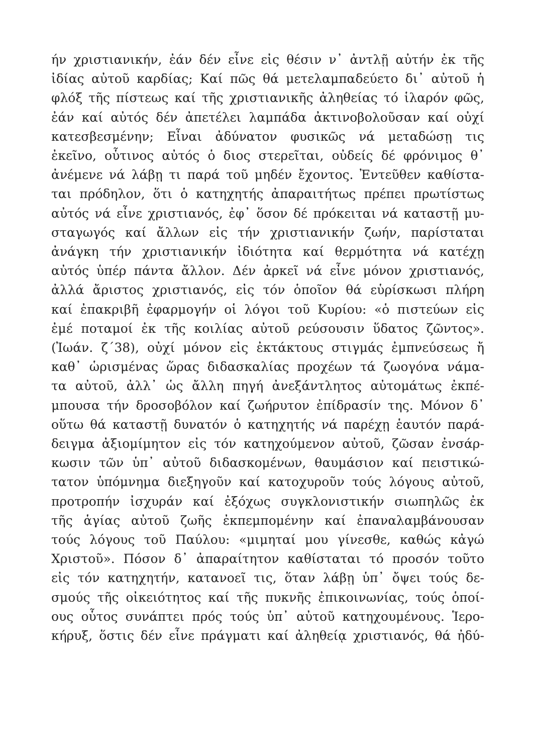ήν χριστιανικήν, ἐάν δέν εἶνε εἰς θέσιν ν᾽ ἀντλῇ αὐτήν ἐκ τῆς
ἰδίας αὐτοῦ καρδίας; Καί πῶς θά μετελαμπαδεύετο δι᾽ αὐτοῦ ἡ
φλόξ τῆς πίστεως καί τῆς χριστιανικῆς ἀληθείας τό ἱλαρόν φῶς,
ἐάν καί αὐτός δέν ἀπετέλει λαμπάδα ἀκτινοβολοῦσαν καί οὐχί
κατεσβεσμένην; Εἶναι ἀδύνατον φυσικῶς νά μεταδώσῃ τις
ἐκεῖνο, οὗτινος αὐτός ὁ διος στερεῖται, οὐδείς δέ φρόνιμος θ᾽
ἀνέμενε νά λάβῃ τι παρά τοῦ μηδέν ἔχοντος. Ἐντεῦθεν καθίστα-
ται πρόδηλον, ὅτι ὁ κατηχητής ἀπαραιτήτως πρέπει πρωτίστως
αὐτός νά εἶνε χριστιανός, ἐφ᾽ ὅσον δέ πρόκειται νά καταστῇ μυ-
σταγωγός καί ἄλλων εἰς τήν χριστιανικήν ζωήν, παρίσταται
ἀνάγκη τήν χριστιανικήν ἰδιότητα καί θερμότητα νά κατέχῃ
αὐτός ὑπέρ πάντα ἄλλον. Δέν ἀρκεῖ νά εἶνε μόνον χριστιανός,
ἀλλά ἄριστος χριστιανός, εἰς τόν ὁποῖον θά εὑρίσκωσι πλήρη
καί ἐπακριβῆ ἐφαρμογήν οἱ λόγοι τοῦ Κυρίου: «ὁ πιστεύων εἰς
ἐμέ ποταμοί ἐκ τῆς κοιλίας αὐτοῦ ρεύσουσιν ὕδατος ζῶντος».
(Ἰωάν. ζ΄38), οὐχί μόνον εἰς ἐκτάκτους στιγμάς ἐμπνεύσεως ἤ
καθ᾽ ὡρισμένας ὥρας διδασκαλίας προχέων τά ζωογόνα νάμα-
τα αὐτοῦ, ἀλλ᾽ ὡς ἄλλη πηγή ἀνεξάντλητος αὐτομάτως ἐκπέ-
μπουσα τήν δροσοβόλον καί ζωήρυτον ἐπίδρασίν της. Μόνον δ᾽
οὕτω θά καταστῇ δυνατόν ὁ κατηχητής νά παρέχῃ ἑαυτόν παρά-
δειγμα ἀξιομίμητον εἰς τόν κατηχούμενον αὐτοῦ, ζῶσαν ἐνσάρ-
κωσιν τῶν ὑπ᾽ αὐτοῦ διδασκομένων, θαυμάσιον καί πειστικώ-
τατον ὑπόμνημα διεξηγοῦν καί κατοχυροῦν τούς λόγους αὐτοῦ,
προτροπήν ἰσχυράν καί ἐξόχως συγκλονιστικήν σιωπηλῶς ἐκ
τῆς ἁγίας αὐτοῦ ζωῆς ἐκπεμπομένην καί ἐπαναλαμβάνουσαν
τούς λόγους τοῦ Παύλου: «μιμηταί μου γίνεσθε, καθώς κἀγώ
Χριστοῦ». Πόσον δ᾽ ἀπαραίτητον καθίσταται τό προσόν τοῦτο
εἰς τόν κατηχητήν, κατανοεῖ τις, ὅταν λάβῃ ὑπ᾽ ὄψει τούς δε-
σμούς τῆς οἰκειότητος καί τῆς πυκνῆς ἐπικοινωνίας, τούς ὁποί-
ους οὗτος συνάπτει πρός τούς ὑπ᾽ αὐτοῦ κατηχουμένους. Ἱερο-
κήρυξ, ὅστις δέν εἶνε πράγματι καί ἀληθείᾳ χριστιανός, θά ἠδύ-